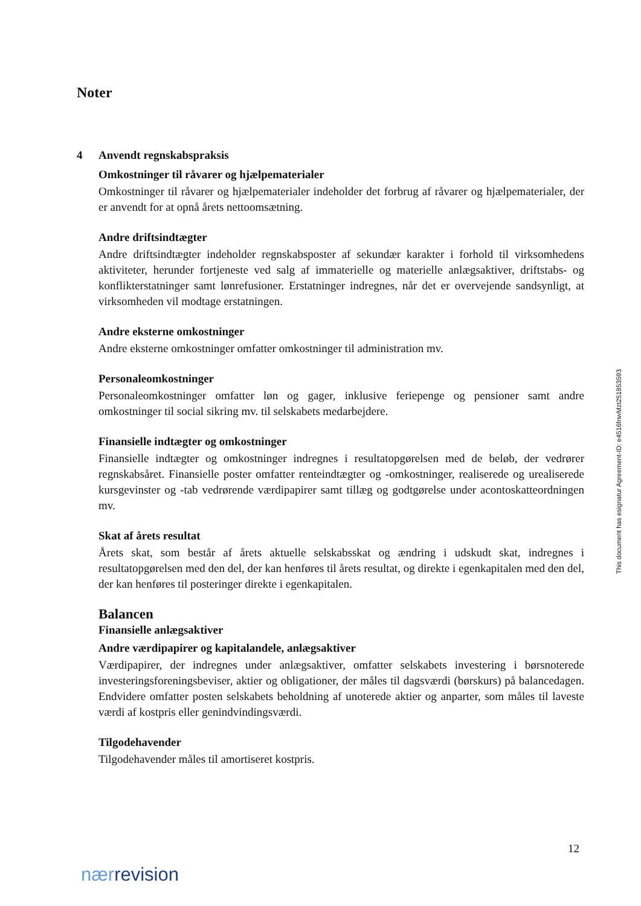Noter
4 Anvendt regnskabspraksis
Omkostninger til råvarer og hjælpematerialer
Omkostninger til råvarer og hjælpematerialer indeholder det forbrug af råvarer og hjælpematerialer, der er anvendt for at opnå årets nettoomsætning.
Andre driftsindtægter
Andre driftsindtægter indeholder regnskabsposter af sekundær karakter i forhold til virksomhedens aktiviteter, herunder fortjeneste ved salg af immaterielle og materielle anlægsaktiver, driftstabs- og konflikterstatninger samt lønrefusioner. Erstatninger indregnes, når det er overvejende sandsynligt, at virksomheden vil modtage erstatningen.
Andre eksterne omkostninger
Andre eksterne omkostninger omfatter omkostninger til administration mv.
Personaleomkostninger
Personaleomkostninger omfatter løn og gager, inklusive feriepenge og pensioner samt andre omkostninger til social sikring mv. til selskabets medarbejdere.
Finansielle indtægter og omkostninger
Finansielle indtægter og omkostninger indregnes i resultatopgørelsen med de beløb, der vedrører regnskabsåret. Finansielle poster omfatter renteindtægter og -omkostninger, realiserede og urealiserede kursgevinster og -tab vedrørende værdipapirer samt tillæg og godtgørelse under acontoskatteordningen mv.
Skat af årets resultat
Årets skat, som består af årets aktuelle selskabsskat og ændring i udskudt skat, indregnes i resultatopgørelsen med den del, der kan henføres til årets resultat, og direkte i egenkapitalen med den del, der kan henføres til posteringer direkte i egenkapitalen.
Balancen
Finansielle anlægsaktiver
Andre værdipapirer og kapitalandele, anlægsaktiver
Værdipapirer, der indregnes under anlægsaktiver, omfatter selskabets investering i børsnoterede investeringsforeningsbeviser, aktier og obligationer, der måles til dagsværdi (børskurs) på balancedagen. Endvidere omfatter posten selskabets beholdning af unoterede aktier og anparter, som måles til laveste værdi af kostpris eller genindvindingsværdi.
Tilgodehavender
Tilgodehavender måles til amortiseret kostpris.
This document has esignatur Agreement-ID: e4516fnwMzt251853593
12
nærrevision